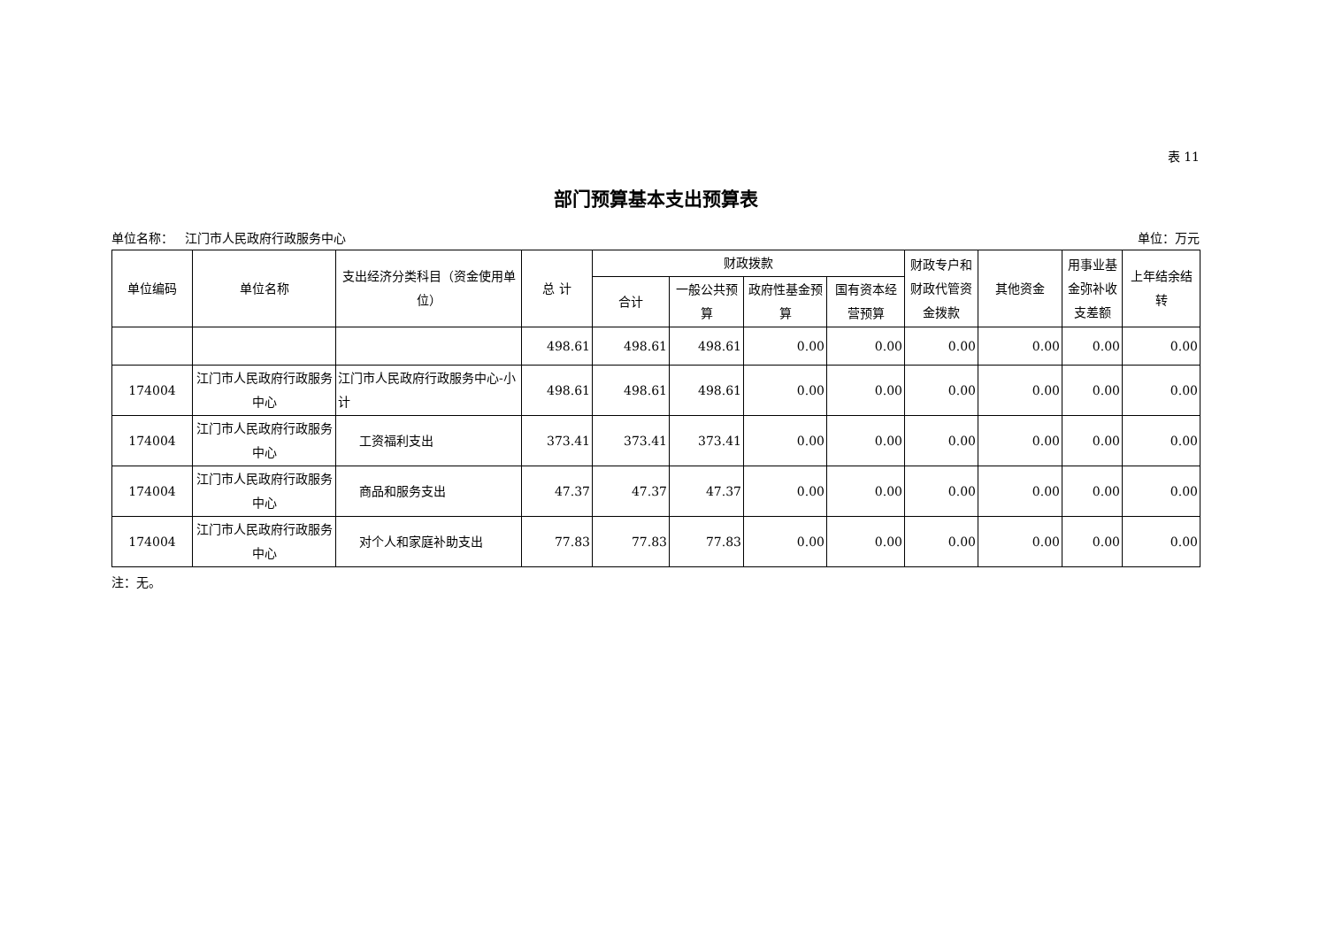表 11
部门预算基本支出预算表
单位名称： 江门市人民政府行政服务中心 单位：万元
| 单位编码 | 单位名称 | 支出经济分类科目（资金使用单位） | 总 计 | 财政拨款 | | | | 财政专户和财政代管资金拨款 | 其他资金 | 用事业基金弥补收支差额 | 上年结余结转 |
| --- | --- | --- | --- | --- | --- | --- | --- | --- | --- | --- | --- |
| | | | | 合计 | 一般公共预算 | 政府性基金预算 | 国有资本经营预算 | | | | |
| | | | 498.61 | 498.61 | 498.61 | 0.00 | 0.00 | 0.00 | 0.00 | 0.00 | 0.00 |
| 174004 | 江门市人民政府行政服务中心 | 江门市人民政府行政服务中心-小计 | 498.61 | 498.61 | 498.61 | 0.00 | 0.00 | 0.00 | 0.00 | 0.00 | 0.00 |
| 174004 | 江门市人民政府行政服务中心 | 工资福利支出 | 373.41 | 373.41 | 373.41 | 0.00 | 0.00 | 0.00 | 0.00 | 0.00 | 0.00 |
| 174004 | 江门市人民政府行政服务中心 | 商品和服务支出 | 47.37 | 47.37 | 47.37 | 0.00 | 0.00 | 0.00 | 0.00 | 0.00 | 0.00 |
| 174004 | 江门市人民政府行政服务中心 | 对个人和家庭补助支出 | 77.83 | 77.83 | 77.83 | 0.00 | 0.00 | 0.00 | 0.00 | 0.00 | 0.00 |
注：无。